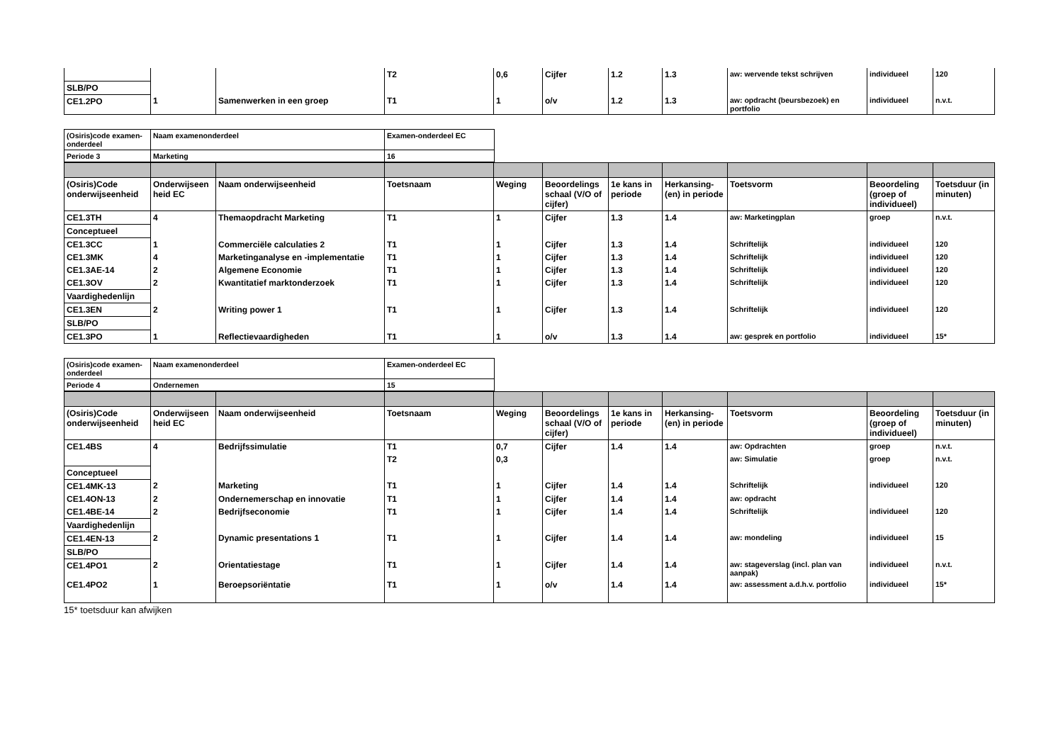| | | | T2 | 0,6 | Cijfer | 1.2 | 1.3 | aw: wervende tekst schrijven | individueel | 120 |
| SLB/PO | | | | | | | | | | |
| CE1.2PO | 1 | Samenwerken in een groep | T1 | 1 | o/v | 1.2 | 1.3 | aw: opdracht (beursbezoek) en portfolio | individueel | n.v.t. |
| (Osiris)code examen-onderdeel | Naam examenonderdeel | Examen-onderdeel EC |
| Periode 3 | Marketing | 16 |
| (Osiris)Code onderwijseenheid | Onderwijseen heid EC | Naam onderwijseenheid | Toetsnaam | Weging | Beoordelings schaal (V/O of cijfer) | 1e kans in periode | Herkansing-(en) in periode | Toetsvorm | Beoordeling (groep of individueel) | Toetsduur (in minuten) |
| CE1.3TH | 4 | Themaopdracht Marketing | T1 | 1 | Cijfer | 1.3 | 1.4 | aw: Marketingplan | groep | n.v.t. |
| Conceptueel | | | | | | | | | | |
| CE1.3CC | 1 | Commerciële calculaties 2 | T1 | 1 | Cijfer | 1.3 | 1.4 | Schriftelijk | individueel | 120 |
| CE1.3MK | 4 | Marketinganalyse en -implementatie | T1 | 1 | Cijfer | 1.3 | 1.4 | Schriftelijk | individueel | 120 |
| CE1.3AE-14 | 2 | Algemene Economie | T1 | 1 | Cijfer | 1.3 | 1.4 | Schriftelijk | individueel | 120 |
| CE1.3OV | 2 | Kwantitatief marktonderzoek | T1 | 1 | Cijfer | 1.3 | 1.4 | Schriftelijk | individueel | 120 |
| Vaardighedenlijn | | | | | | | | | | |
| CE1.3EN | 2 | Writing power 1 | T1 | 1 | Cijfer | 1.3 | 1.4 | Schriftelijk | individueel | 120 |
| SLB/PO | | | | | | | | | | |
| CE1.3PO | 1 | Reflectievaardigheden | T1 | 1 | o/v | 1.3 | 1.4 | aw: gesprek en portfolio | individueel | 15* |
| (Osiris)code examen-onderdeel | Naam examenonderdeel | Examen-onderdeel EC |
| Periode 4 | Ondernemen | 15 |
| (Osiris)Code onderwijseenheid | Onderwijseen heid EC | Naam onderwijseenheid | Toetsnaam | Weging | Beoordelings schaal (V/O of cijfer) | 1e kans in periode | Herkansing-(en) in periode | Toetsvorm | Beoordeling (groep of individueel) | Toetsduur (in minuten) |
| CE1.4BS | 4 | Bedrijfssimulatie | T1 | 0,7 | Cijfer | 1.4 | 1.4 | aw: Opdrachten | groep | n.v.t. |
| | | | T2 | 0,3 | | | | aw: Simulatie | groep | n.v.t. |
| Conceptueel | | | | | | | | | | |
| CE1.4MK-13 | 2 | Marketing | T1 | 1 | Cijfer | 1.4 | 1.4 | Schriftelijk | individueel | 120 |
| CE1.4ON-13 | 2 | Ondernemerschap en innovatie | T1 | 1 | Cijfer | 1.4 | 1.4 | aw: opdracht | | |
| CE1.4BE-14 | 2 | Bedrijfseconomie | T1 | 1 | Cijfer | 1.4 | 1.4 | Schriftelijk | individueel | 120 |
| Vaardighedenlijn | | | | | | | | | | |
| CE1.4EN-13 | 2 | Dynamic presentations 1 | T1 | 1 | Cijfer | 1.4 | 1.4 | aw: mondeling | individueel | 15 |
| SLB/PO | | | | | | | | | | |
| CE1.4PO1 | 2 | Orientatiestage | T1 | 1 | Cijfer | 1.4 | 1.4 | aw: stageverslag (incl. plan van aanpak) | individueel | n.v.t. |
| CE1.4PO2 | 1 | Beroepsoriëntatie | T1 | 1 | o/v | 1.4 | 1.4 | aw: assessment a.d.h.v. portfolio | individueel | 15* |
15* toetsduur kan afwijken